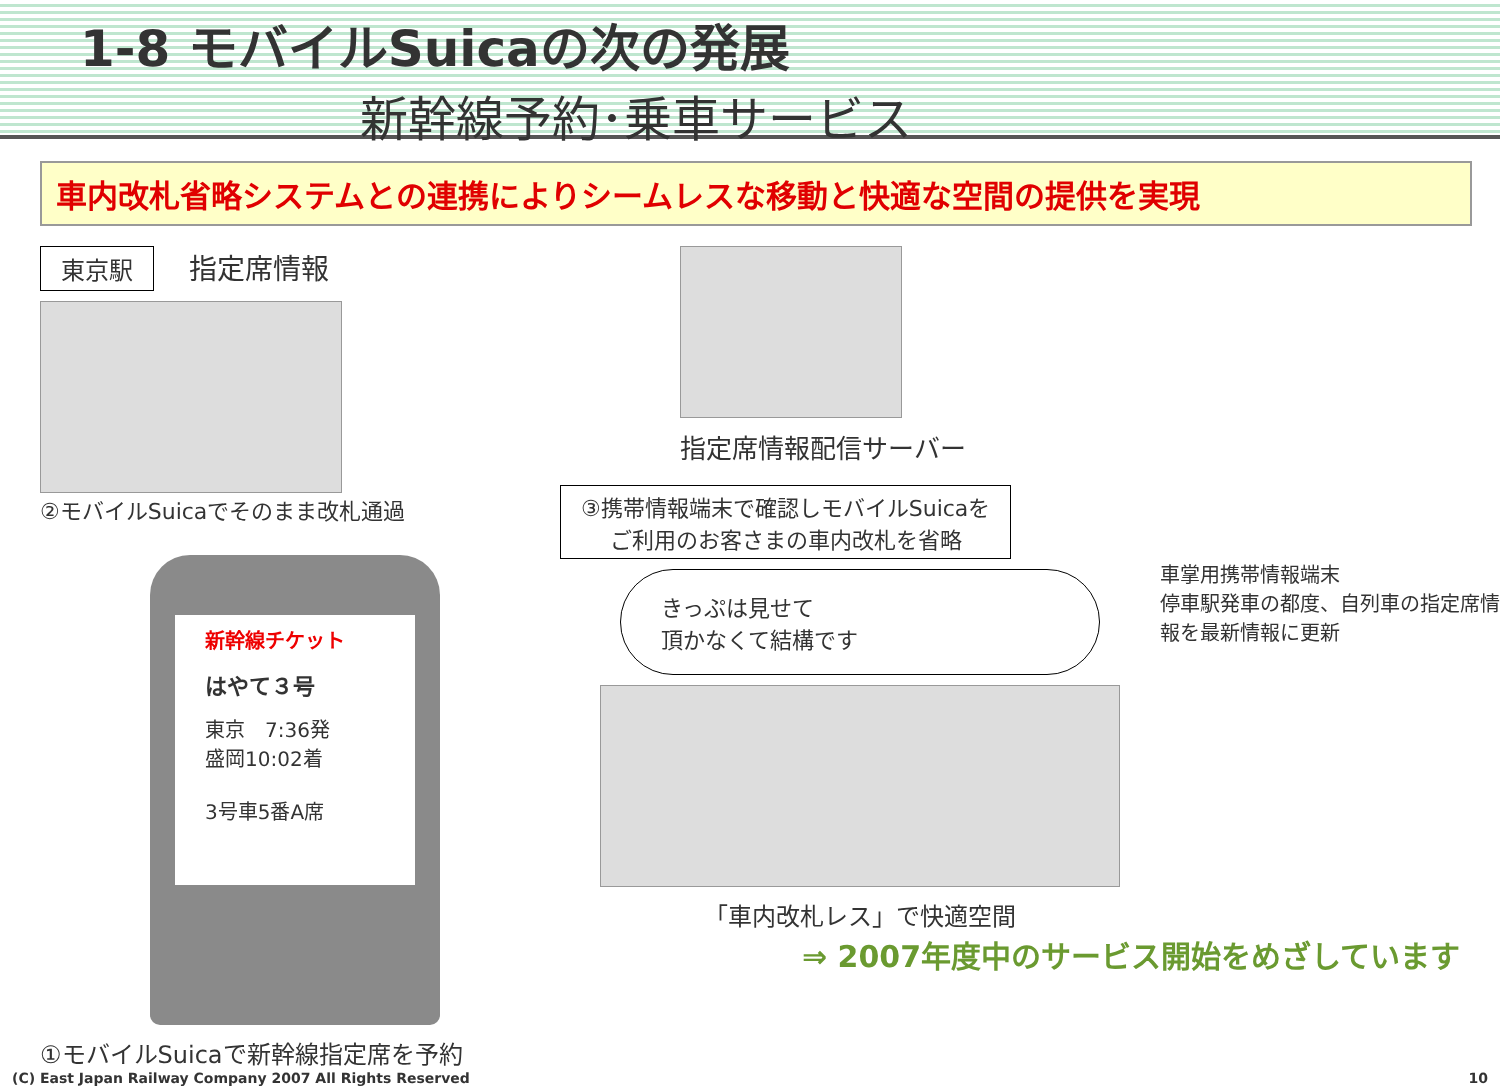1-8 モバイルSuicaの次の発展
新幹線予約･乗車サービス
車内改札省略システムとの連携によりシームレスな移動と快適な空間の提供を実現
東京駅
指定席情報
②モバイルSuicaでそのまま改札通過
新幹線チケット
はやて３号
東京　7:36発
盛岡10:02着
3号車5番A席
①モバイルSuicaで新幹線指定席を予約
指定席情報配信サーバー
③携帯情報端末で確認しモバイルSuicaを
ご利用のお客さまの車内改札を省略
きっぷは見せて
頂かなくて結構です
「車内改札レス」で快適空間
車掌用携帯情報端末
停車駅発車の都度、自列車の指定席情報を最新情報に更新
⇒ 2007年度中のサービス開始をめざしています
(C) East Japan Railway Company 2007 All Rights Reserved 10